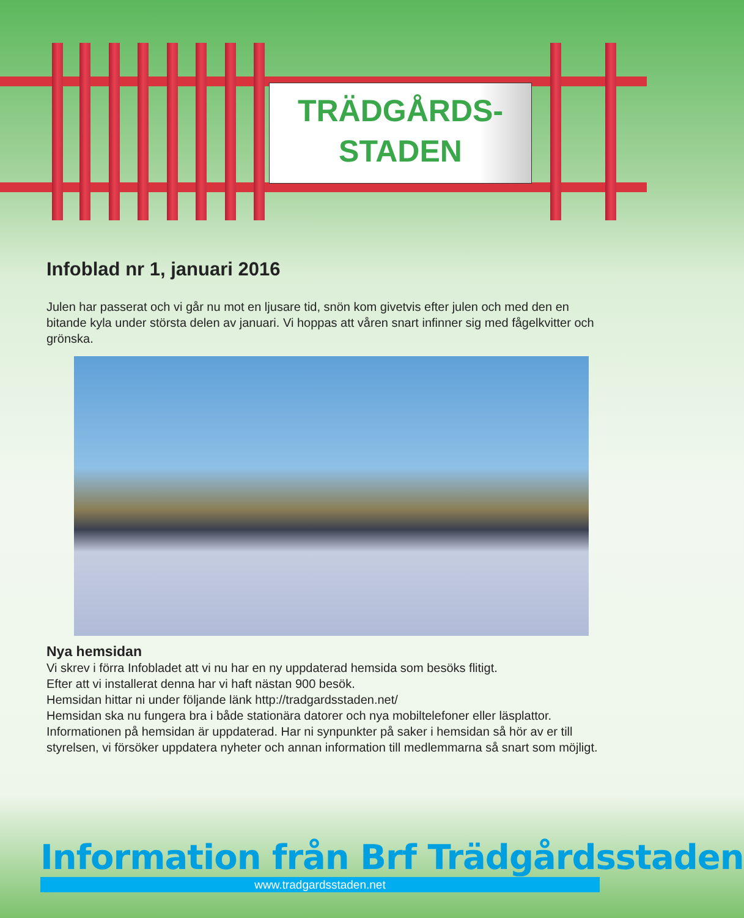TRÄDGÅRDS-
STADEN
Infoblad nr 1, januari 2016
Julen har passerat och vi går nu mot en ljusare tid, snön kom givetvis efter julen och med den en bitande kyla under största delen av januari. Vi hoppas att våren snart infinner sig med fågelkvitter och grönska.
Nya hemsidan
Vi skrev i förra Infobladet att vi nu har en ny uppdaterad hemsida som besöks flitigt.
Efter att vi installerat denna har vi haft nästan 900 besök.
Hemsidan hittar ni under följande länk http://tradgardsstaden.net/
Hemsidan ska nu fungera bra i både stationära datorer och nya mobiltelefoner eller läsplattor.
Informationen på hemsidan är uppdaterad. Har ni synpunkter på saker i hemsidan så hör av er till styrelsen, vi försöker uppdatera nyheter och annan information till medlemmarna så snart som möjligt.
Information från Brf Trädgårdsstaden
www.tradgardsstaden.net